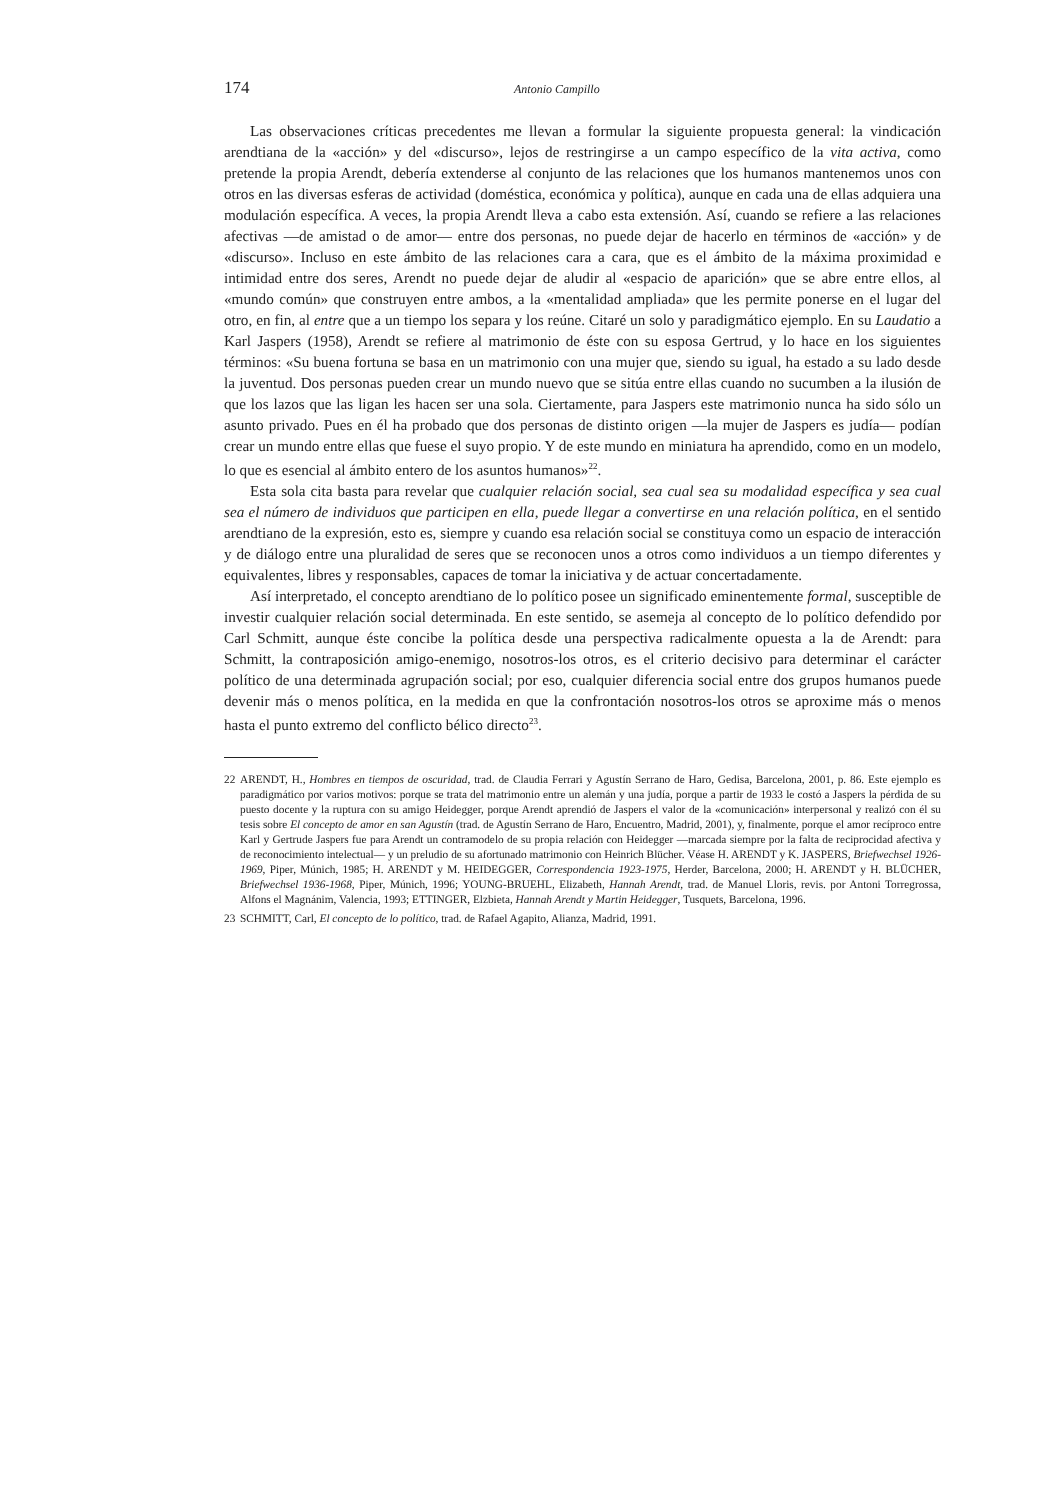174 Antonio Campillo
Las observaciones críticas precedentes me llevan a formular la siguiente propuesta general: la vindicación arendtiana de la «acción» y del «discurso», lejos de restringirse a un campo específico de la vita activa, como pretende la propia Arendt, debería extenderse al conjunto de las relaciones que los humanos mantenemos unos con otros en las diversas esferas de actividad (doméstica, económica y política), aunque en cada una de ellas adquiera una modulación específica. A veces, la propia Arendt lleva a cabo esta extensión. Así, cuando se refiere a las relaciones afectivas —de amistad o de amor— entre dos personas, no puede dejar de hacerlo en términos de «acción» y de «discurso». Incluso en este ámbito de las relaciones cara a cara, que es el ámbito de la máxima proximidad e intimidad entre dos seres, Arendt no puede dejar de aludir al «espacio de aparición» que se abre entre ellos, al «mundo común» que construyen entre ambos, a la «mentalidad ampliada» que les permite ponerse en el lugar del otro, en fin, al entre que a un tiempo los separa y los reúne. Citaré un solo y paradigmático ejemplo. En su Laudatio a Karl Jaspers (1958), Arendt se refiere al matrimonio de éste con su esposa Gertrud, y lo hace en los siguientes términos: «Su buena fortuna se basa en un matrimonio con una mujer que, siendo su igual, ha estado a su lado desde la juventud. Dos personas pueden crear un mundo nuevo que se sitúa entre ellas cuando no sucumben a la ilusión de que los lazos que las ligan les hacen ser una sola. Ciertamente, para Jaspers este matrimonio nunca ha sido sólo un asunto privado. Pues en él ha probado que dos personas de distinto origen —la mujer de Jaspers es judía— podían crear un mundo entre ellas que fuese el suyo propio. Y de este mundo en miniatura ha aprendido, como en un modelo, lo que es esencial al ámbito entero de los asuntos humanos»<sup>22</sup>.
Esta sola cita basta para revelar que cualquier relación social, sea cual sea su modalidad específica y sea cual sea el número de individuos que participen en ella, puede llegar a convertirse en una relación política, en el sentido arendtiano de la expresión, esto es, siempre y cuando esa relación social se constituya como un espacio de interacción y de diálogo entre una pluralidad de seres que se reconocen unos a otros como individuos a un tiempo diferentes y equivalentes, libres y responsables, capaces de tomar la iniciativa y de actuar concertadamente.
Así interpretado, el concepto arendtiano de lo político posee un significado eminentemente formal, susceptible de investir cualquier relación social determinada. En este sentido, se asemeja al concepto de lo político defendido por Carl Schmitt, aunque éste concibe la política desde una perspectiva radicalmente opuesta a la de Arendt: para Schmitt, la contraposición amigo-enemigo, nosotros-los otros, es el criterio decisivo para determinar el carácter político de una determinada agrupación social; por eso, cualquier diferencia social entre dos grupos humanos puede devenir más o menos política, en la medida en que la confrontación nosotros-los otros se aproxime más o menos hasta el punto extremo del conflicto bélico directo<sup>23</sup>.
22 ARENDT, H., Hombres en tiempos de oscuridad, trad. de Claudia Ferrari y Agustín Serrano de Haro, Gedisa, Barcelona, 2001, p. 86. Este ejemplo es paradigmático por varios motivos: porque se trata del matrimonio entre un alemán y una judía, porque a partir de 1933 le costó a Jaspers la pérdida de su puesto docente y la ruptura con su amigo Heidegger, porque Arendt aprendió de Jaspers el valor de la «comunicación» interpersonal y realizó con él su tesis sobre El concepto de amor en san Agustín (trad. de Agustín Serrano de Haro, Encuentro, Madrid, 2001), y, finalmente, porque el amor recíproco entre Karl y Gertrude Jaspers fue para Arendt un contramodelo de su propia relación con Heidegger —marcada siempre por la falta de reciprocidad afectiva y de reconocimiento intelectual— y un preludio de su afortunado matrimonio con Heinrich Blücher. Véase H. ARENDT y K. JASPERS, Briefwechsel 1926-1969, Piper, Múnich, 1985; H. ARENDT y M. HEIDEGGER, Correspondencia 1923-1975, Herder, Barcelona, 2000; H. ARENDT y H. BLÜCHER, Briefwechsel 1936-1968, Piper, Múnich, 1996; YOUNG-BRUEHL, Elizabeth, Hannah Arendt, trad. de Manuel Lloris, revis. por Antoni Torregrossa, Alfons el Magnánim, Valencia, 1993; ETTINGER, Elzbieta, Hannah Arendt y Martin Heidegger, Tusquets, Barcelona, 1996.
23 SCHMITT, Carl, El concepto de lo político, trad. de Rafael Agapito, Alianza, Madrid, 1991.